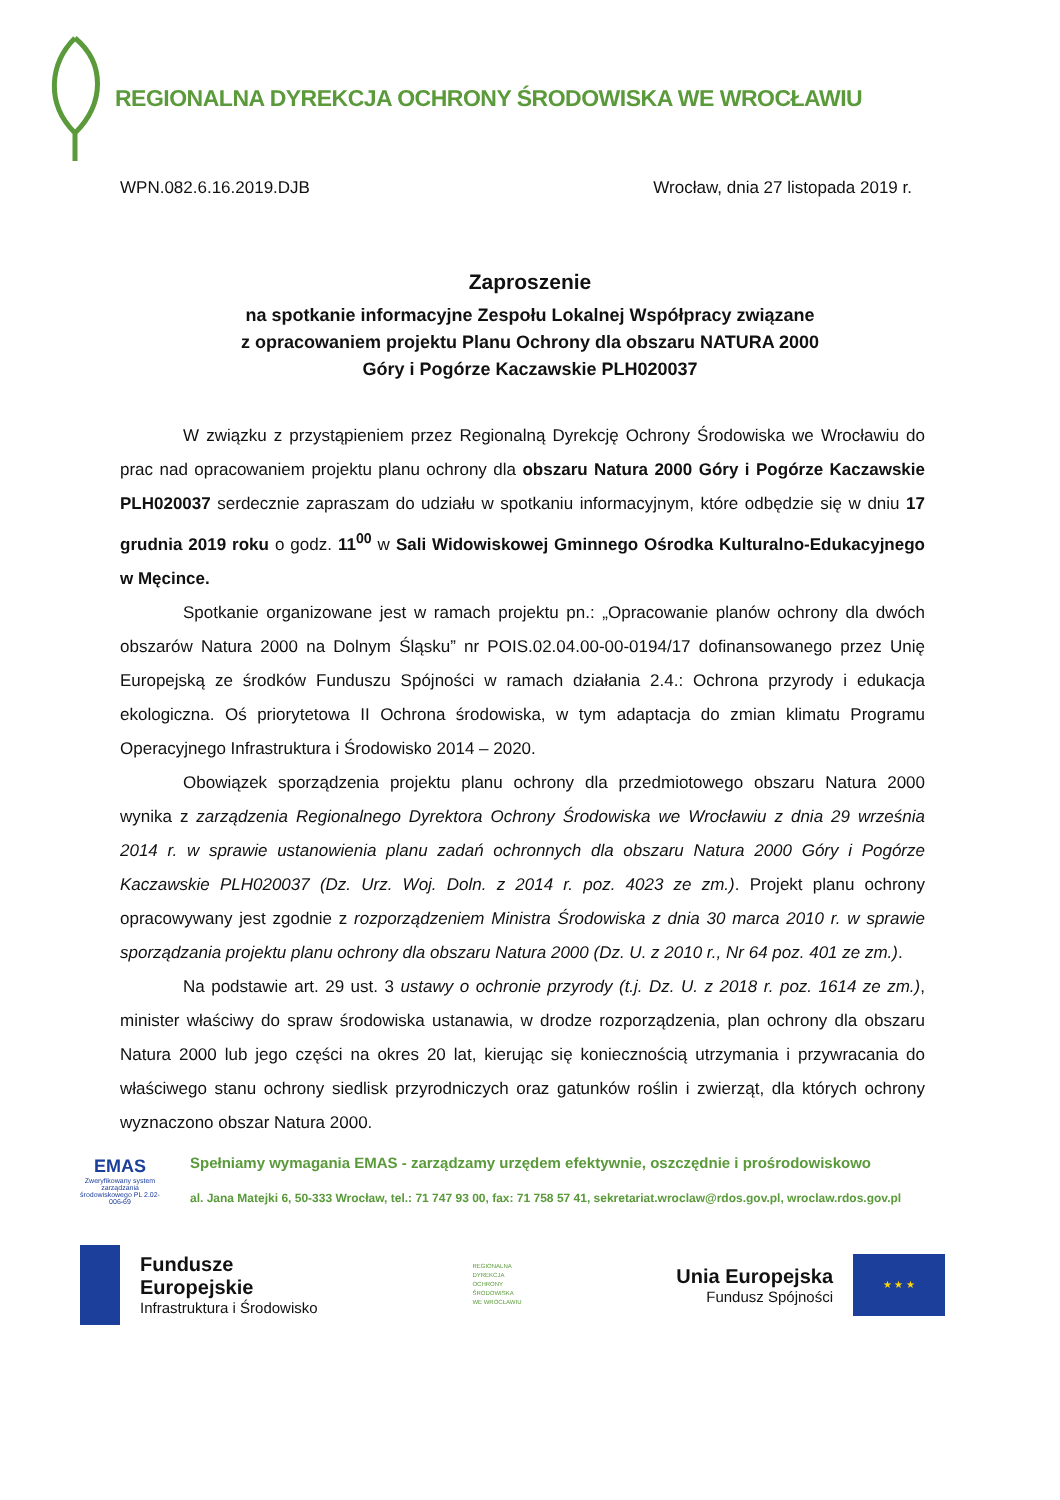REGIONALNA DYREKCJA OCHRONY ŚRODOWISKA WE WROCŁAWIU
WPN.082.6.16.2019.DJB Wrocław, dnia 27 listopada 2019 r.
Zaproszenie
na spotkanie informacyjne Zespołu Lokalnej Współpracy związane
z opracowaniem projektu Planu Ochrony dla obszaru NATURA 2000
Góry i Pogórze Kaczawskie PLH020037
W związku z przystąpieniem przez Regionalną Dyrekcję Ochrony Środowiska we Wrocławiu do prac nad opracowaniem projektu planu ochrony dla obszaru Natura 2000 Góry i Pogórze Kaczawskie PLH020037 serdecznie zapraszam do udziału w spotkaniu informacyjnym, które odbędzie się w dniu 17 grudnia 2019 roku o godz. 11<sup>00</sup> w Sali Widowiskowej Gminnego Ośrodka Kulturalno-Edukacyjnego w Męcince.
Spotkanie organizowane jest w ramach projektu pn.: „Opracowanie planów ochrony dla dwóch obszarów Natura 2000 na Dolnym Śląsku” nr POIS.02.04.00-00-0194/17 dofinansowanego przez Unię Europejską ze środków Funduszu Spójności w ramach działania 2.4.: Ochrona przyrody i edukacja ekologiczna. Oś priorytetowa II Ochrona środowiska, w tym adaptacja do zmian klimatu Programu Operacyjnego Infrastruktura i Środowisko 2014 – 2020.
Obowiązek sporządzenia projektu planu ochrony dla przedmiotowego obszaru Natura 2000 wynika z zarządzenia Regionalnego Dyrektora Ochrony Środowiska we Wrocławiu z dnia 29 września 2014 r. w sprawie ustanowienia planu zadań ochronnych dla obszaru Natura 2000 Góry i Pogórze Kaczawskie PLH020037 (Dz. Urz. Woj. Doln. z 2014 r. poz. 4023 ze zm.). Projekt planu ochrony opracowywany jest zgodnie z rozporządzeniem Ministra Środowiska z dnia 30 marca 2010 r. w sprawie sporządzania projektu planu ochrony dla obszaru Natura 2000 (Dz. U. z 2010 r., Nr 64 poz. 401 ze zm.).
Na podstawie art. 29 ust. 3 ustawy o ochronie przyrody (t.j. Dz. U. z 2018 r. poz. 1614 ze zm.), minister właściwy do spraw środowiska ustanawia, w drodze rozporządzenia, plan ochrony dla obszaru Natura 2000 lub jego części na okres 20 lat, kierując się koniecznością utrzymania i przywracania do właściwego stanu ochrony siedlisk przyrodniczych oraz gatunków roślin i zwierząt, dla których ochrony wyznaczono obszar Natura 2000.
EMAS
Zweryfikowany system zarządzania środowiskowego PL 2.02-006-69
Spełniamy wymagania EMAS - zarządzamy urzędem efektywnie, oszczędnie i prośrodowiskowo
al. Jana Matejki 6, 50-333 Wrocław, tel.: 71 747 93 00, fax: 71 758 57 41, sekretariat.wroclaw@rdos.gov.pl, wroclaw.rdos.gov.pl
Fundusze
Europejskie
Infrastruktura i Środowisko
REGIONALNA
DYREKCJA
OCHRONY
ŚRODOWISKA
WE WROCŁAWIU
Unia Europejska
Fundusz Spójności
★ ★ ★